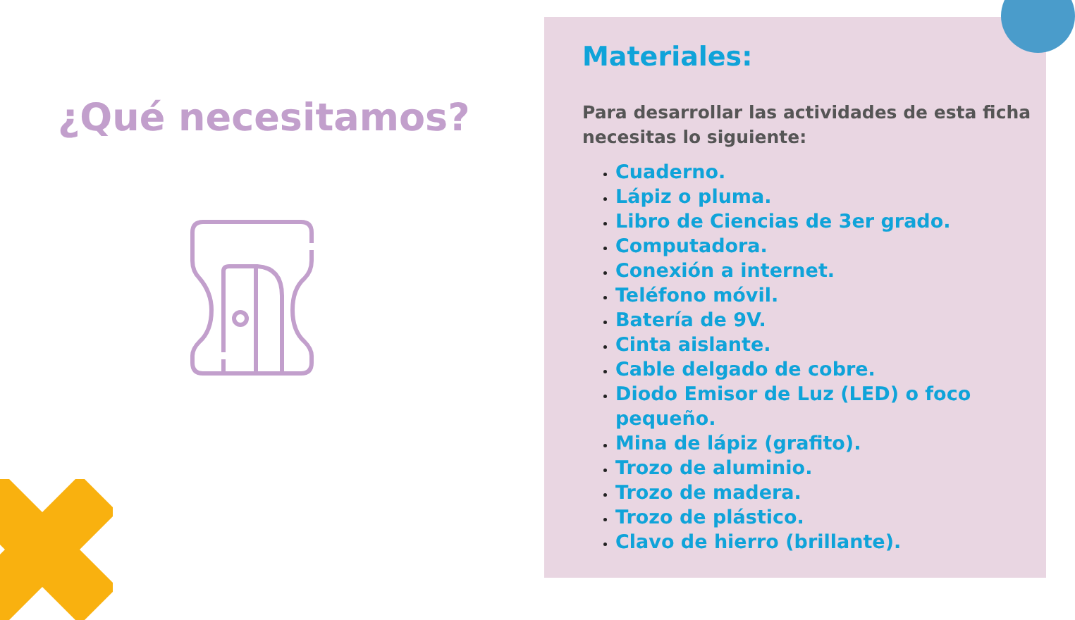¿Qué necesitamos?
Materiales:
Para desarrollar las actividades de esta ficha necesitas lo siguiente:
Cuaderno.
Lápiz o pluma.
Libro de Ciencias de 3er grado.
Computadora.
Conexión a internet.
Teléfono móvil.
Batería de 9V.
Cinta aislante.
Cable delgado de cobre.
Diodo Emisor de Luz (LED) o foco pequeño.
Mina de lápiz (grafito).
Trozo de aluminio.
Trozo de madera.
Trozo de plástico.
Clavo de hierro (brillante).